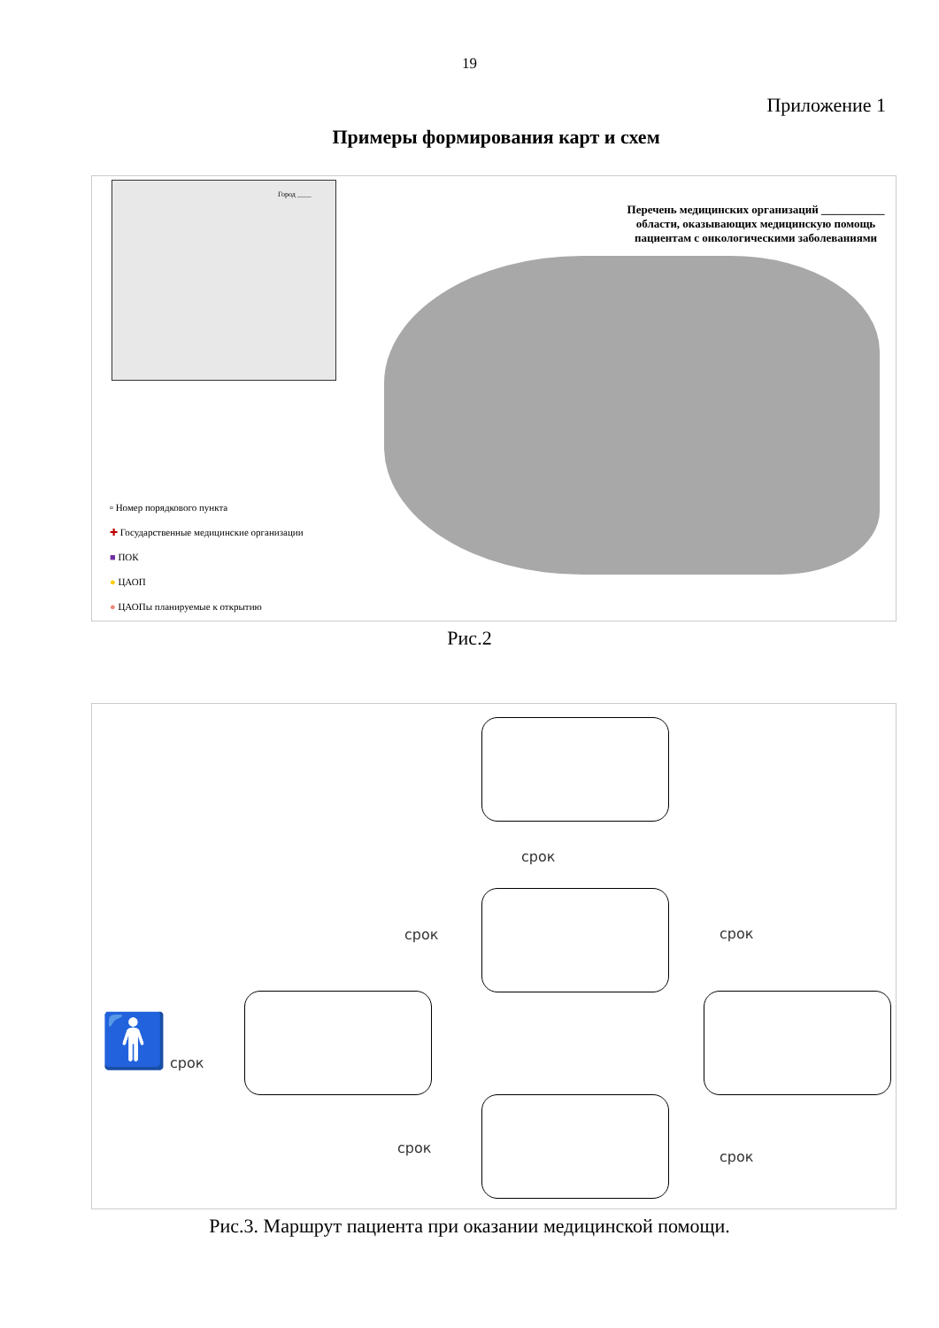19
Приложение 1
Примеры формирования карт и схем
Перечень медицинских организаций ___________ области, оказывающих медицинскую помощь пациентам с онкологическими заболеваниями
Город ____
▫ Номер порядкового пункта
✚ Государственные медицинские организации
■ ПОК
● ЦАОП
● ЦАОПы планируемые к открытию
Рис.2
🚹
срок
срок срок
срок
срок
срок
Рис.3. Маршрут пациента при оказании медицинской помощи.